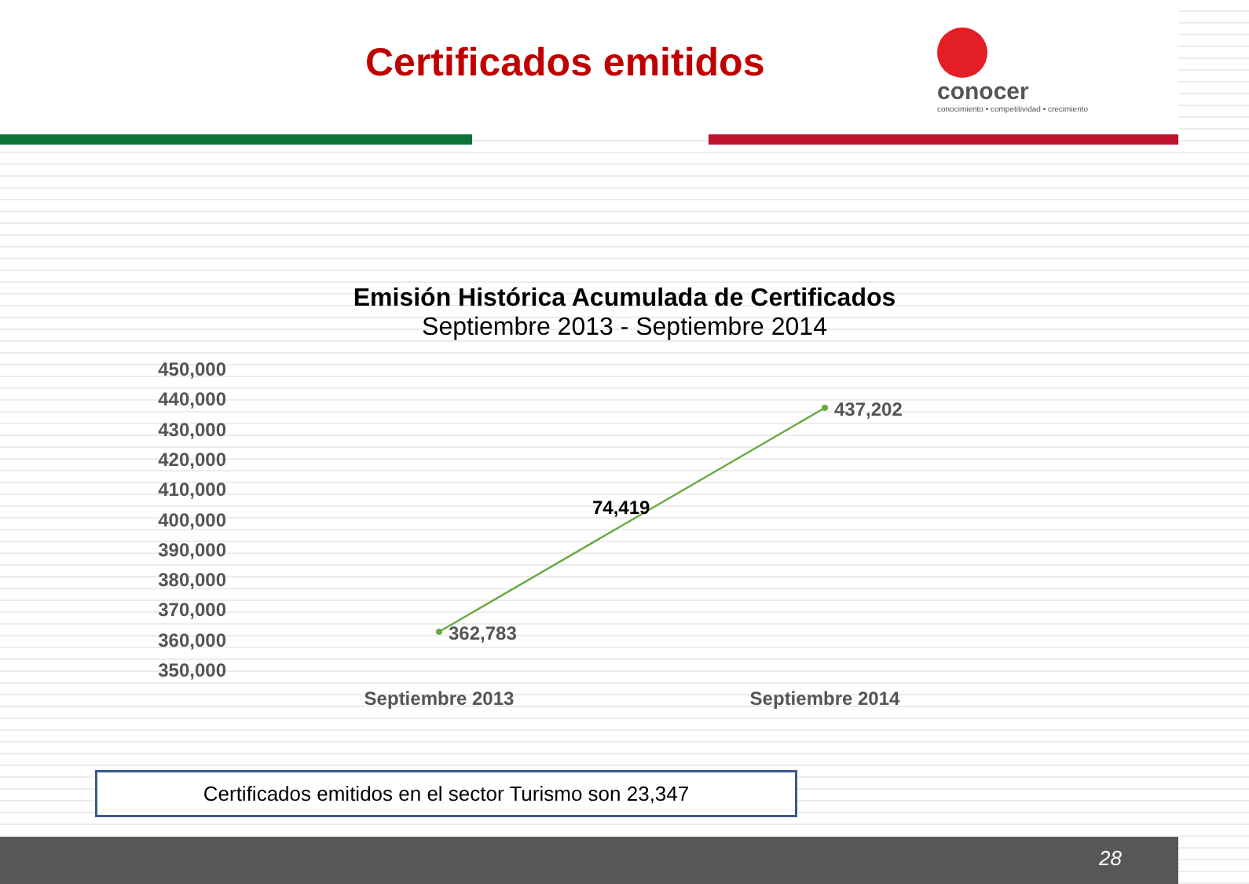Certificados emitidos
conocer
conocimiento • competitividad • crecimiento
Emisión Histórica Acumulada de Certificados
Septiembre 2013 - Septiembre 2014
450,000
440,000
430,000
420,000
410,000
400,000
390,000
380,000
370,000
360,000
350,000
362,783
437,202
74,419
Septiembre 2013
Septiembre 2014
Certificados emitidos en el sector Turismo son 23,347
28